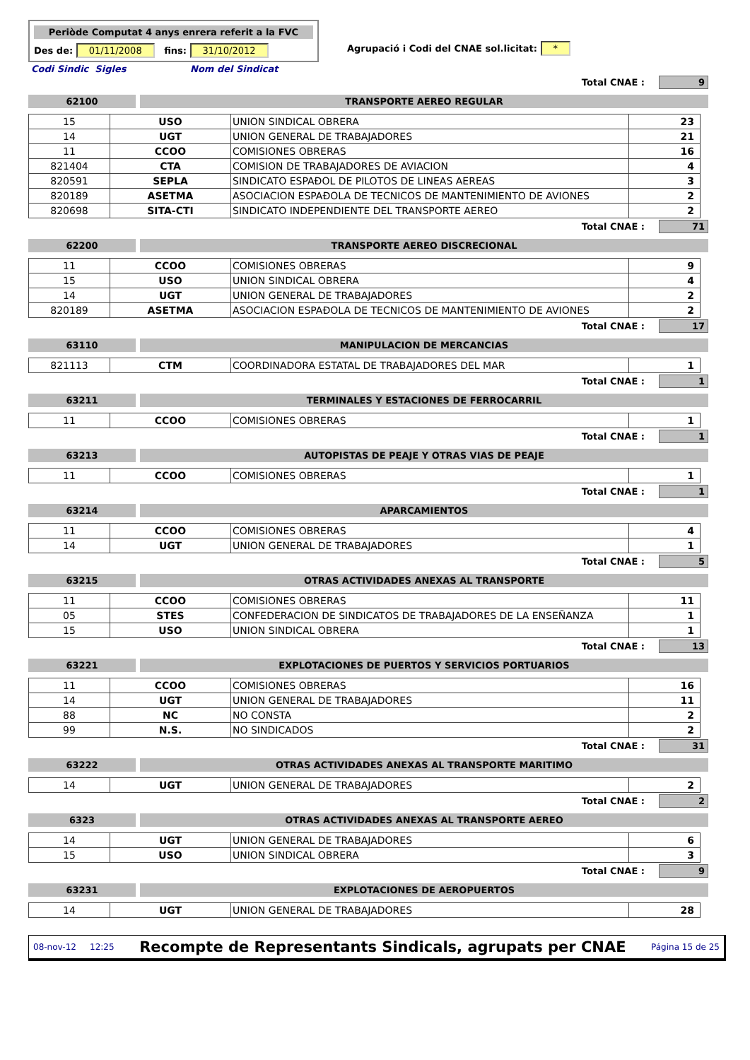Periòde Computat 4 anys enrera referit a la FVC
Des de: 01/11/2008 fins: 31/10/2012
Agrupació i Codi del CNAE sol.licitat: *
Codi Sindic Sigles Nom del Sindicat
Total CNAE : 9
62100 TRANSPORTE AEREO REGULAR
| 15 | USO | UNION SINDICAL OBRERA | 23 |
| 14 | UGT | UNION GENERAL DE TRABAJADORES | 21 |
| 11 | CCOO | COMISIONES OBRERAS | 16 |
| 821404 | CTA | COMISION DE TRABAJADORES DE AVIACION | 4 |
| 820591 | SEPLA | SINDICATO ESPAÐOL DE PILOTOS DE LINEAS AEREAS | 3 |
| 820189 | ASETMA | ASOCIACION ESPAÐOLA DE TECNICOS DE MANTENIMIENTO DE AVIONES | 2 |
| 820698 | SITA-CTI | SINDICATO INDEPENDIENTE DEL TRANSPORTE AEREO | 2 |
Total CNAE : 71
62200 TRANSPORTE AEREO DISCRECIONAL
| 11 | CCOO | COMISIONES OBRERAS | 9 |
| 15 | USO | UNION SINDICAL OBRERA | 4 |
| 14 | UGT | UNION GENERAL DE TRABAJADORES | 2 |
| 820189 | ASETMA | ASOCIACION ESPAÐOLA DE TECNICOS DE MANTENIMIENTO DE AVIONES | 2 |
Total CNAE : 17
63110 MANIPULACION DE MERCANCIAS
| 821113 | CTM | COORDINADORA ESTATAL DE TRABAJADORES DEL MAR | 1 |
Total CNAE : 1
63211 TERMINALES Y ESTACIONES DE FERROCARRIL
| 11 | CCOO | COMISIONES OBRERAS | 1 |
Total CNAE : 1
63213 AUTOPISTAS DE PEAJE Y OTRAS VIAS DE PEAJE
| 11 | CCOO | COMISIONES OBRERAS | 1 |
Total CNAE : 1
63214 APARCAMIENTOS
| 11 | CCOO | COMISIONES OBRERAS | 4 |
| 14 | UGT | UNION GENERAL DE TRABAJADORES | 1 |
Total CNAE : 5
63215 OTRAS ACTIVIDADES ANEXAS AL TRANSPORTE
| 11 | CCOO | COMISIONES OBRERAS | 11 |
| 05 | STES | CONFEDERACION DE SINDICATOS DE TRABAJADORES DE LA ENSEÑANZA | 1 |
| 15 | USO | UNION SINDICAL OBRERA | 1 |
Total CNAE : 13
63221 EXPLOTACIONES DE PUERTOS Y SERVICIOS PORTUARIOS
| 11 | CCOO | COMISIONES OBRERAS | 16 |
| 14 | UGT | UNION GENERAL DE TRABAJADORES | 11 |
| 88 | NC | NO CONSTA | 2 |
| 99 | N.S. | NO SINDICADOS | 2 |
Total CNAE : 31
63222 OTRAS ACTIVIDADES ANEXAS AL TRANSPORTE MARITIMO
| 14 | UGT | UNION GENERAL DE TRABAJADORES | 2 |
Total CNAE : 2
6323 OTRAS ACTIVIDADES ANEXAS AL TRANSPORTE AEREO
| 14 | UGT | UNION GENERAL DE TRABAJADORES | 6 |
| 15 | USO | UNION SINDICAL OBRERA | 3 |
Total CNAE : 9
63231 EXPLOTACIONES DE AEROPUERTOS
| 14 | UGT | UNION GENERAL DE TRABAJADORES | 28 |
08-nov-12 12:25 Recompte de Representants Sindicals, agrupats per CNAE Página 15 de 25